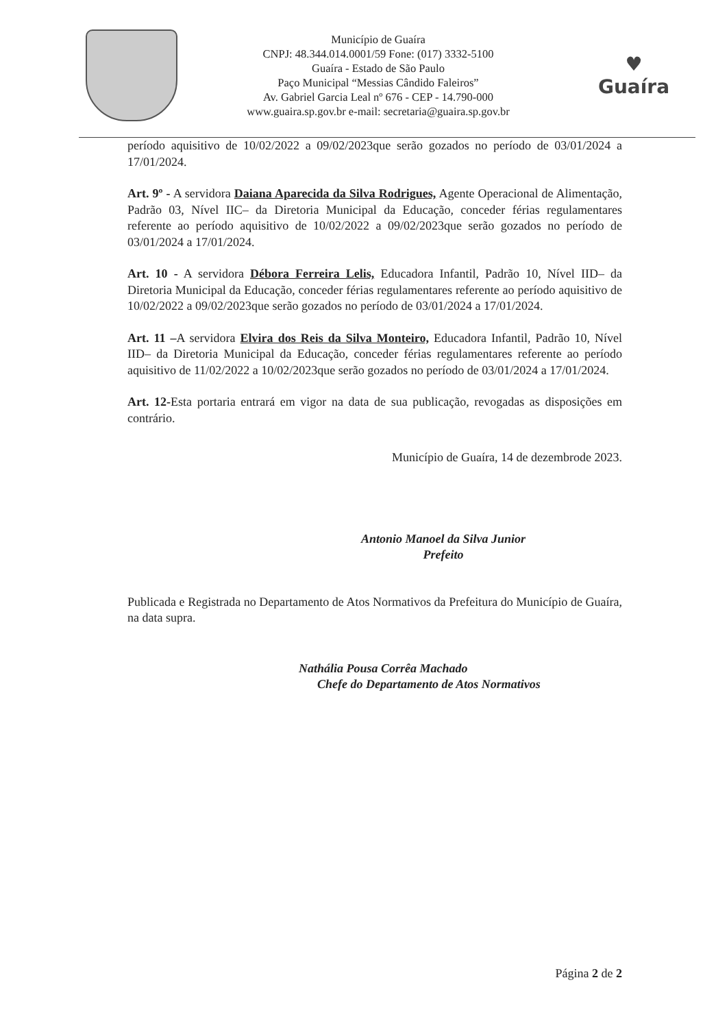Município de Guaíra
CNPJ: 48.344.014.0001/59 Fone: (017) 3332-5100
Guaíra - Estado de São Paulo
Paço Municipal “Messias Cândido Faleiros”
Av. Gabriel Garcia Leal nº 676 - CEP - 14.790-000
www.guaira.sp.gov.br e-mail: secretaria@guaira.sp.gov.br
♥
Guaíra
período aquisitivo de 10/02/2022 a 09/02/2023que serão gozados no período de 03/01/2024 a 17/01/2024.
Art. 9º - A servidora Daiana Aparecida da Silva Rodrigues, Agente Operacional de Alimentação, Padrão 03, Nível IIC– da Diretoria Municipal da Educação, conceder férias regulamentares referente ao período aquisitivo de 10/02/2022 a 09/02/2023que serão gozados no período de 03/01/2024 a 17/01/2024.
Art. 10 - A servidora Débora Ferreira Lelis, Educadora Infantil, Padrão 10, Nível IID– da Diretoria Municipal da Educação, conceder férias regulamentares referente ao período aquisitivo de 10/02/2022 a 09/02/2023que serão gozados no período de 03/01/2024 a 17/01/2024.
Art. 11 –A servidora Elvira dos Reis da Silva Monteiro, Educadora Infantil, Padrão 10, Nível IID– da Diretoria Municipal da Educação, conceder férias regulamentares referente ao período aquisitivo de 11/02/2022 a 10/02/2023que serão gozados no período de 03/01/2024 a 17/01/2024.
Art. 12-Esta portaria entrará em vigor na data de sua publicação, revogadas as disposições em contrário.
Município de Guaíra, 14 de dezembrode 2023.
Antonio Manoel da Silva Junior
Prefeito
Publicada e Registrada no Departamento de Atos Normativos da Prefeitura do Município de Guaíra, na data supra.
Nathália Pousa Corrêa Machado
Chefe do Departamento de Atos Normativos
Página 2 de 2